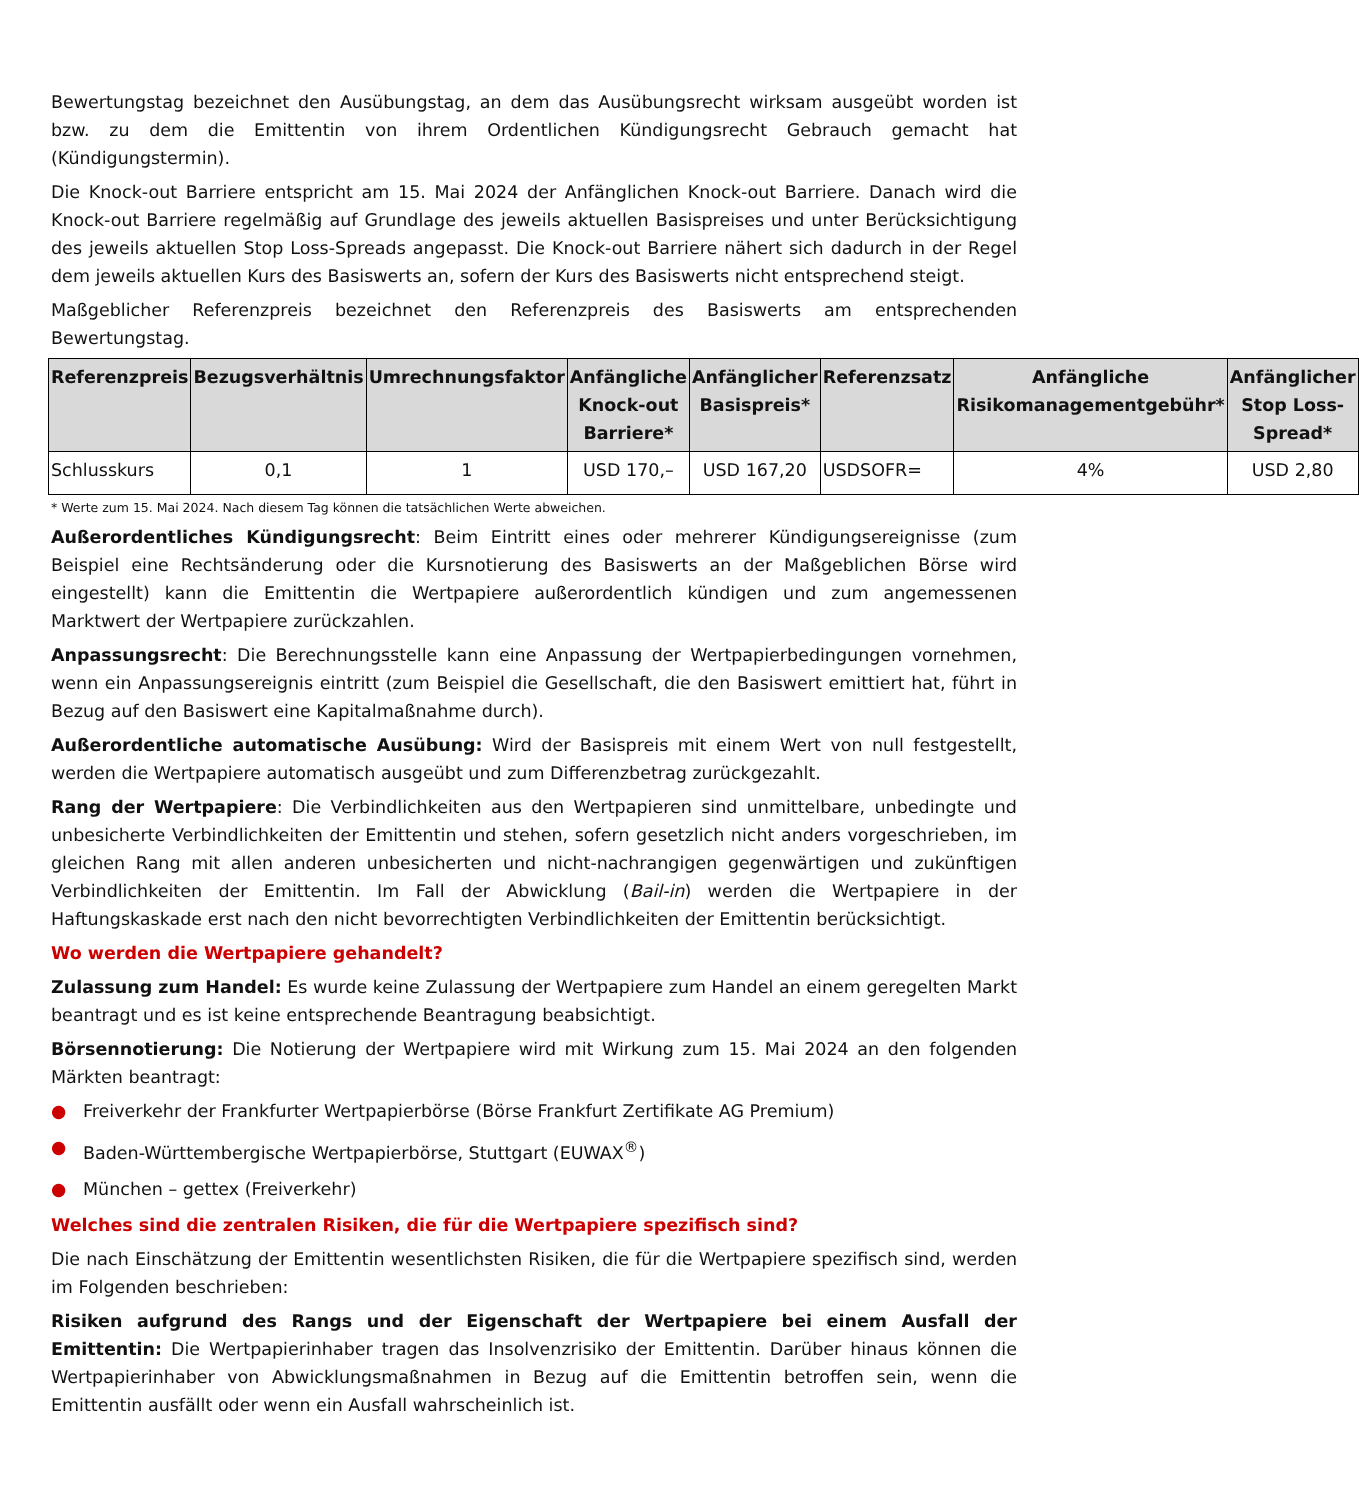Bewertungstag bezeichnet den Ausübungstag, an dem das Ausübungsrecht wirksam ausgeübt worden ist bzw. zu dem die Emittentin von ihrem Ordentlichen Kündigungsrecht Gebrauch gemacht hat (Kündigungstermin).
Die Knock-out Barriere entspricht am 15. Mai 2024 der Anfänglichen Knock-out Barriere. Danach wird die Knock-out Barriere regelmäßig auf Grundlage des jeweils aktuellen Basispreises und unter Berücksichtigung des jeweils aktuellen Stop Loss-Spreads angepasst. Die Knock-out Barriere nähert sich dadurch in der Regel dem jeweils aktuellen Kurs des Basiswerts an, sofern der Kurs des Basiswerts nicht entsprechend steigt.
Maßgeblicher Referenzpreis bezeichnet den Referenzpreis des Basiswerts am entsprechenden Bewertungstag.
| Referenzpreis | Bezugsverhältnis | Umrechnungsfaktor | Anfängliche Knock-out Barriere* | Anfänglicher Basispreis* | Referenzsatz | Anfängliche Risikomanagementgebühr* | Anfänglicher Stop Loss-Spread* |
| --- | --- | --- | --- | --- | --- | --- | --- |
| Schlusskurs | 0,1 | 1 | USD 170,– | USD 167,20 | USDSOFR= | 4% | USD 2,80 |
* Werte zum 15. Mai 2024. Nach diesem Tag können die tatsächlichen Werte abweichen.
Außerordentliches Kündigungsrecht: Beim Eintritt eines oder mehrerer Kündigungsereignisse (zum Beispiel eine Rechtsänderung oder die Kursnotierung des Basiswerts an der Maßgeblichen Börse wird eingestellt) kann die Emittentin die Wertpapiere außerordentlich kündigen und zum angemessenen Marktwert der Wertpapiere zurückzahlen.
Anpassungsrecht: Die Berechnungsstelle kann eine Anpassung der Wertpapierbedingungen vornehmen, wenn ein Anpassungsereignis eintritt (zum Beispiel die Gesellschaft, die den Basiswert emittiert hat, führt in Bezug auf den Basiswert eine Kapitalmaßnahme durch).
Außerordentliche automatische Ausübung: Wird der Basispreis mit einem Wert von null festgestellt, werden die Wertpapiere automatisch ausgeübt und zum Differenzbetrag zurückgezahlt.
Rang der Wertpapiere: Die Verbindlichkeiten aus den Wertpapieren sind unmittelbare, unbedingte und unbesicherte Verbindlichkeiten der Emittentin und stehen, sofern gesetzlich nicht anders vorgeschrieben, im gleichen Rang mit allen anderen unbesicherten und nicht-nachrangigen gegenwärtigen und zukünftigen Verbindlichkeiten der Emittentin. Im Fall der Abwicklung (Bail-in) werden die Wertpapiere in der Haftungskaskade erst nach den nicht bevorrechtigten Verbindlichkeiten der Emittentin berücksichtigt.
Wo werden die Wertpapiere gehandelt?
Zulassung zum Handel: Es wurde keine Zulassung der Wertpapiere zum Handel an einem geregelten Markt beantragt und es ist keine entsprechende Beantragung beabsichtigt.
Börsennotierung: Die Notierung der Wertpapiere wird mit Wirkung zum 15. Mai 2024 an den folgenden Märkten beantragt:
● Freiverkehr der Frankfurter Wertpapierbörse (Börse Frankfurt Zertifikate AG Premium)
● Baden-Württembergische Wertpapierbörse, Stuttgart (EUWAX<sup>®</sup>)
● München – gettex (Freiverkehr)
Welches sind die zentralen Risiken, die für die Wertpapiere spezifisch sind?
Die nach Einschätzung der Emittentin wesentlichsten Risiken, die für die Wertpapiere spezifisch sind, werden im Folgenden beschrieben:
Risiken aufgrund des Rangs und der Eigenschaft der Wertpapiere bei einem Ausfall der Emittentin: Die Wertpapierinhaber tragen das Insolvenzrisiko der Emittentin. Darüber hinaus können die Wertpapierinhaber von Abwicklungsmaßnahmen in Bezug auf die Emittentin betroffen sein, wenn die Emittentin ausfällt oder wenn ein Ausfall wahrscheinlich ist.